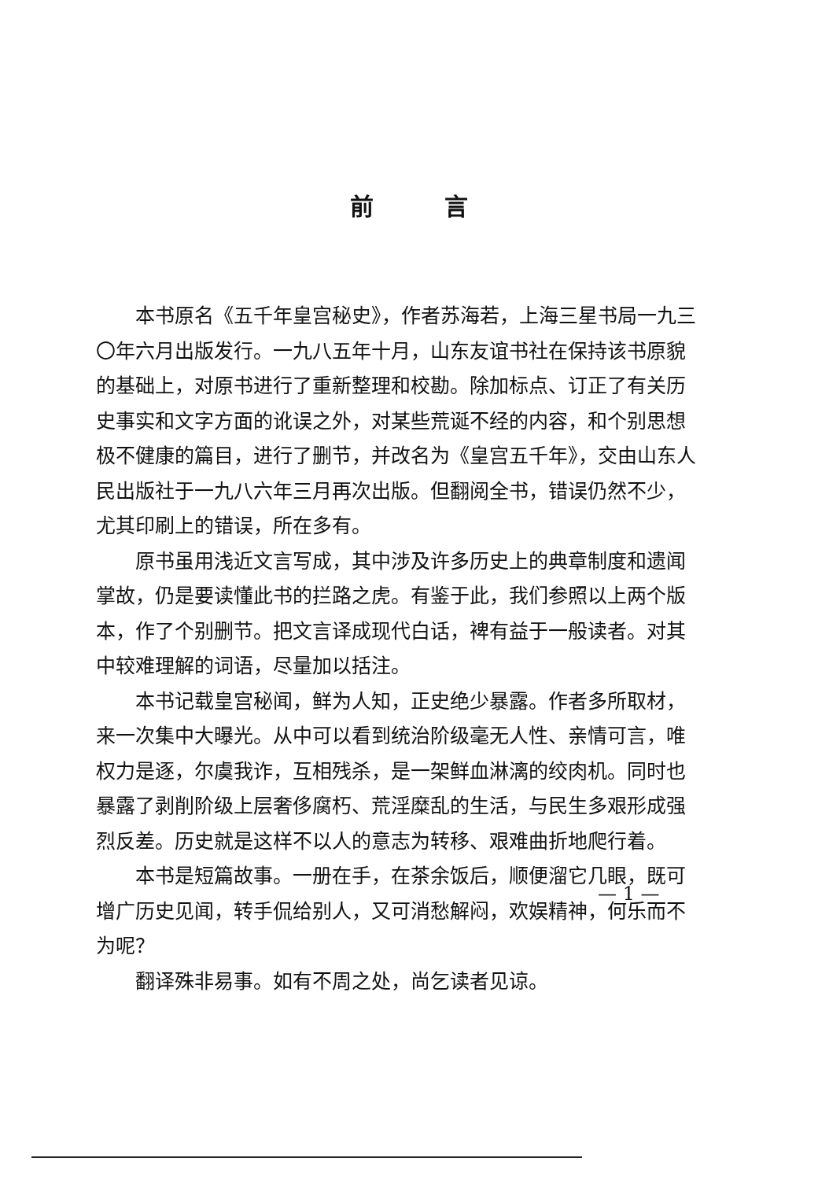前言
本书原名《五千年皇宫秘史》，作者苏海若，上海三星书局一九三〇年六月出版发行。一九八五年十月，山东友谊书社在保持该书原貌的基础上，对原书进行了重新整理和校勘。除加标点、订正了有关历史事实和文字方面的讹误之外，对某些荒诞不经的内容，和个别思想极不健康的篇目，进行了删节，并改名为《皇宫五千年》，交由山东人民出版社于一九八六年三月再次出版。但翻阅全书，错误仍然不少，尤其印刷上的错误，所在多有。
原书虽用浅近文言写成，其中涉及许多历史上的典章制度和遗闻掌故，仍是要读懂此书的拦路之虎。有鉴于此，我们参照以上两个版本，作了个别删节。把文言译成现代白话，裨有益于一般读者。对其中较难理解的词语，尽量加以括注。
本书记载皇宫秘闻，鲜为人知，正史绝少暴露。作者多所取材，来一次集中大曝光。从中可以看到统治阶级毫无人性、亲情可言，唯权力是逐，尔虞我诈，互相残杀，是一架鲜血淋漓的绞肉机。同时也暴露了剥削阶级上层奢侈腐朽、荒淫糜乱的生活，与民生多艰形成强烈反差。历史就是这样不以人的意志为转移、艰难曲折地爬行着。
本书是短篇故事。一册在手，在茶余饭后，顺便溜它几眼，既可增广历史见闻，转手侃给别人，又可消愁解闷，欢娱精神，何乐而不为呢？
翻译殊非易事。如有不周之处，尚乞读者见谅。
— 1 —